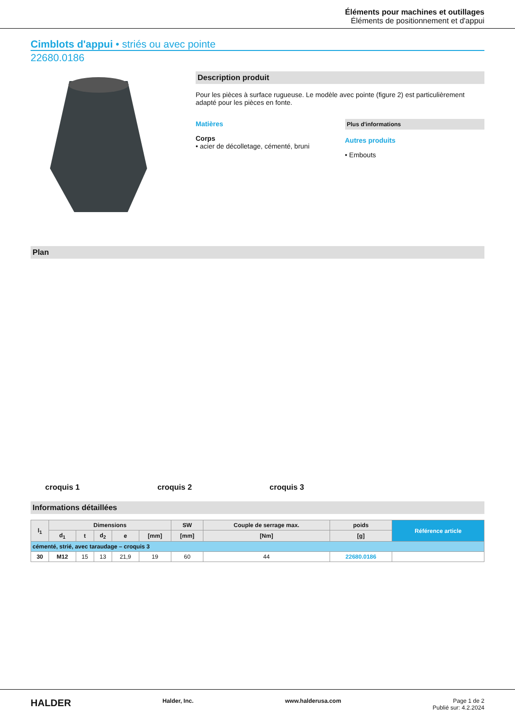Éléments pour machines et outillages
Éléments de positionnement et d'appui
Cimblots d'appui • striés ou avec pointe
22680.0186
Description produit
Pour les pièces à surface rugueuse. Le modèle avec pointe (figure 2) est particulièrement adapté pour les pièces en fonte.
Matières
Corps
• acier de décolletage, cémenté, bruni
Plus d'informations
Autres produits
• Embouts
Plan
croquis 1 croquis 2 croquis 3
Informations détaillées
| l<sub>1</sub> | Dimensions | | | | | SW | Couple de serrage max. | poids | Référence article |
| --- | --- | --- | --- | --- | --- | --- | --- | --- | --- |
| | d<sub>1</sub> | t | d<sub>2</sub> | e | [mm] | [mm] | [Nm] | [g] | |
| cémenté, strié, avec taraudage – croquis 3 | | | | | | | | | |
| 30 | M12 | 15 | 13 | 21,9 | 19 | 60 | 44 | 22680.0186 | |
HALDER Halder, Inc. www.halderusa.com Page 1 de 2
Publié sur: 4.2.2024